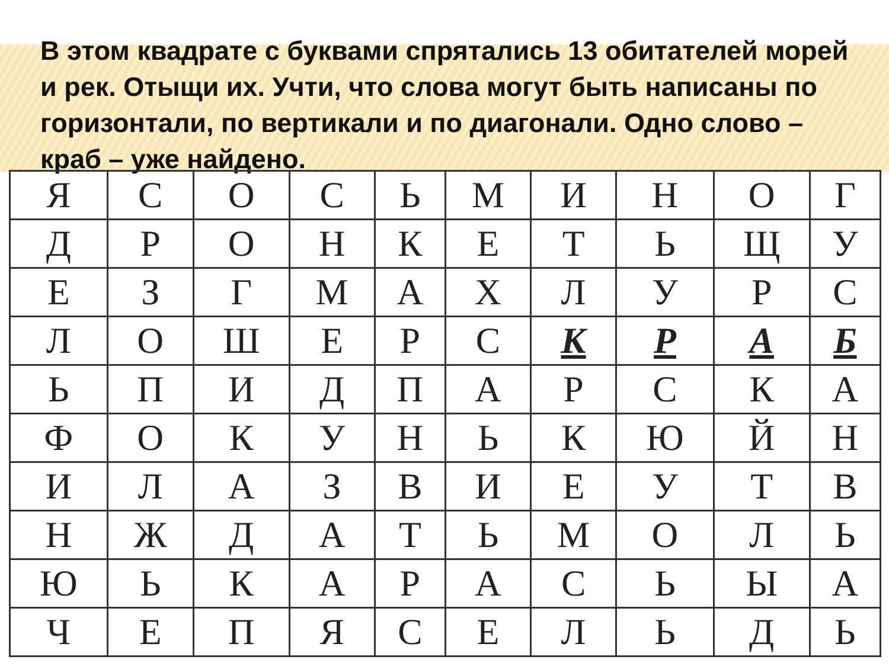В этом квадрате с буквами спрятались 13 обитателей морей и рек. Отыщи их. Учти, что слова могут быть написаны по горизонтали, по вертикали и по диагонали. Одно слово – краб – уже найдено.
| Я | С | О | С | Ь | М | И | Н | О | Г |
| Д | Р | О | Н | К | Е | Т | Ь | Щ | У |
| Е | З | Г | М | А | Х | Л | У | Р | С |
| Л | О | Ш | Е | Р | С | К | Р | А | Б |
| Ь | П | И | Д | П | А | Р | С | К | А |
| Ф | О | К | У | Н | Ь | К | Ю | Й | Н |
| И | Л | А | З | В | И | Е | У | Т | В |
| Н | Ж | Д | А | Т | Ь | М | О | Л | Ь |
| Ю | Ь | К | А | Р | А | С | Ь | Ы | А |
| Ч | Е | П | Я | С | Е | Л | Ь | Д | Ь |